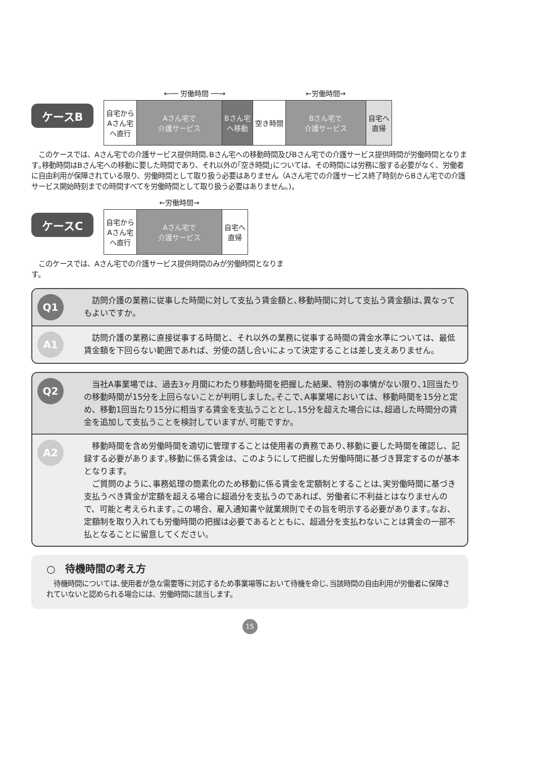ケースB
| | ←── 労働時間 ──→ | | | ←労働時間→ | |
| --- | --- | --- | --- | --- | --- |
| 自宅から Aさん宅 へ直行 | Aさん宅で 介護サービス | Bさん宅 へ移動 | 空き時間 | Bさん宅で 介護サービス | 自宅へ 直帰 |
　このケースでは、Aさん宅での介護サービス提供時間､Bさん宅への移動時間及びBさん宅での介護サービス提供時間が労働時間となります｡移動時間はBさん宅への移動に要した時間であり、それ以外の｢空き時間｣については、その時間には労務に服する必要がなく、労働者に自由利用が保障されている限り、労働時間として取り扱う必要はありません（Aさん宅での介護サービス終了時刻からBさん宅での介護サービス開始時刻までの時間すべてを労働時間として取り扱う必要はありません｡)。
ケースC
| | ←労働時間→ | |
| --- | --- | --- |
| 自宅から Aさん宅 へ直行 | Aさん宅で 介護サービス | 自宅へ 直帰 |
　このケースでは、Aさん宅での介護サービス提供時間のみが労働時間となります。
Q1
　訪問介護の業務に従事した時間に対して支払う賃金額と､移動時間に対して支払う賃金額は､異なってもよいですか。
A1
　訪問介護の業務に直接従事する時間と、それ以外の業務に従事する時間の賃金水準については、最低賃金額を下回らない範囲であれば、労使の話し合いによって決定することは差し支えありません。
Q2
　当社A事業場では、過去3ヶ月間にわたり移動時間を把握した結果、特別の事情がない限り､1回当たりの移動時間が15分を上回らないことが判明しました｡そこで､A事業場においては、移動時間を15分と定め、移動1回当たり15分に相当する賃金を支払うこととし､15分を超えた場合には､超過した時間分の賃金を追加して支払うことを検討していますが､可能ですか。
A2
　移動時間を含め労働時間を適切に管理することは使用者の責務であり､移動に要した時間を確認し、記録する必要があります｡移動に係る賃金は、このようにして把握した労働時間に基づき算定するのが基本となります。
　ご質問のように､事務処理の簡素化のため移動に係る賃金を定額制とすることは､実労働時間に基づき支払うべき賃金が定額を超える場合に超過分を支払うのであれば、労働者に不利益とはなりませんので、可能と考えられます｡この場合、雇入通知書や就業規則でその旨を明示する必要があります｡なお、定額制を取り入れても労働時間の把握は必要であるとともに、超過分を支払わないことは賃金の一部不払となることに留意してください。
○　待機時間の考え方
　待機時間については､使用者が急な需要等に対応するため事業場等において待機を命じ､当該時間の自由利用が労働者に保障されていないと認められる場合には、労働時間に該当します。
15